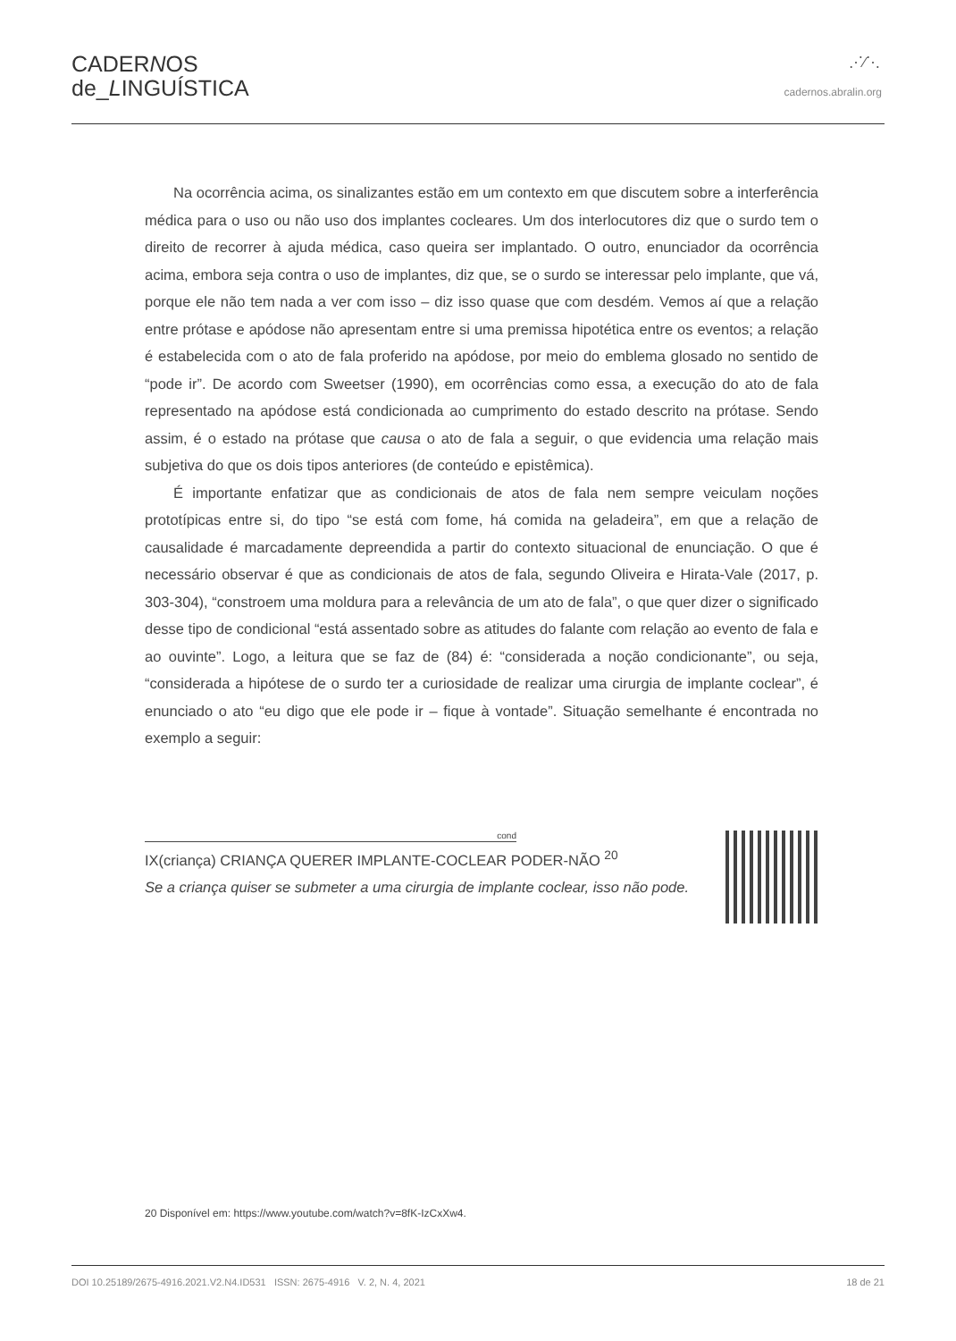CADERNOS
de_LINGUÍSTICA
⋰⁄⋱
cadernos.abralin.org
Na ocorrência acima, os sinalizantes estão em um contexto em que discutem sobre a interferência médica para o uso ou não uso dos implantes cocleares. Um dos interlocutores diz que o surdo tem o direito de recorrer à ajuda médica, caso queira ser implantado. O outro, enunciador da ocorrência acima, embora seja contra o uso de implantes, diz que, se o surdo se interessar pelo implante, que vá, porque ele não tem nada a ver com isso – diz isso quase que com desdém. Vemos aí que a relação entre prótase e apódose não apresentam entre si uma premissa hipotética entre os eventos; a relação é estabelecida com o ato de fala proferido na apódose, por meio do emblema glosado no sentido de “pode ir”. De acordo com Sweetser (1990), em ocorrências como essa, a execução do ato de fala representado na apódose está condicionada ao cumprimento do estado descrito na prótase. Sendo assim, é o estado na prótase que causa o ato de fala a seguir, o que evidencia uma relação mais subjetiva do que os dois tipos anteriores (de conteúdo e epistêmica).
É importante enfatizar que as condicionais de atos de fala nem sempre veiculam noções prototípicas entre si, do tipo “se está com fome, há comida na geladeira”, em que a relação de causalidade é marcadamente depreendida a partir do contexto situacional de enunciação. O que é necessário observar é que as condicionais de atos de fala, segundo Oliveira e Hirata-Vale (2017, p. 303-304), “constroem uma moldura para a relevância de um ato de fala”, o que quer dizer o significado desse tipo de condicional “está assentado sobre as atitudes do falante com relação ao evento de fala e ao ouvinte”. Logo, a leitura que se faz de (84) é: “considerada a noção condicionante”, ou seja, “considerada a hipótese de o surdo ter a curiosidade de realizar uma cirurgia de implante coclear”, é enunciado o ato “eu digo que ele pode ir – fique à vontade”. Situação semelhante é encontrada no exemplo a seguir:
cond
IX(criança) CRIANÇA QUERER IMPLANTE-COCLEAR PODER-NÃO <sup>20</sup>
Se a criança quiser se submeter a uma cirurgia de implante coclear, isso não pode.
20 Disponível em: https://www.youtube.com/watch?v=8fK-IzCxXw4.
DOI 10.25189/2675-4916.2021.V2.N4.ID531 ISSN: 2675-4916 V. 2, N. 4, 2021 18 de 21